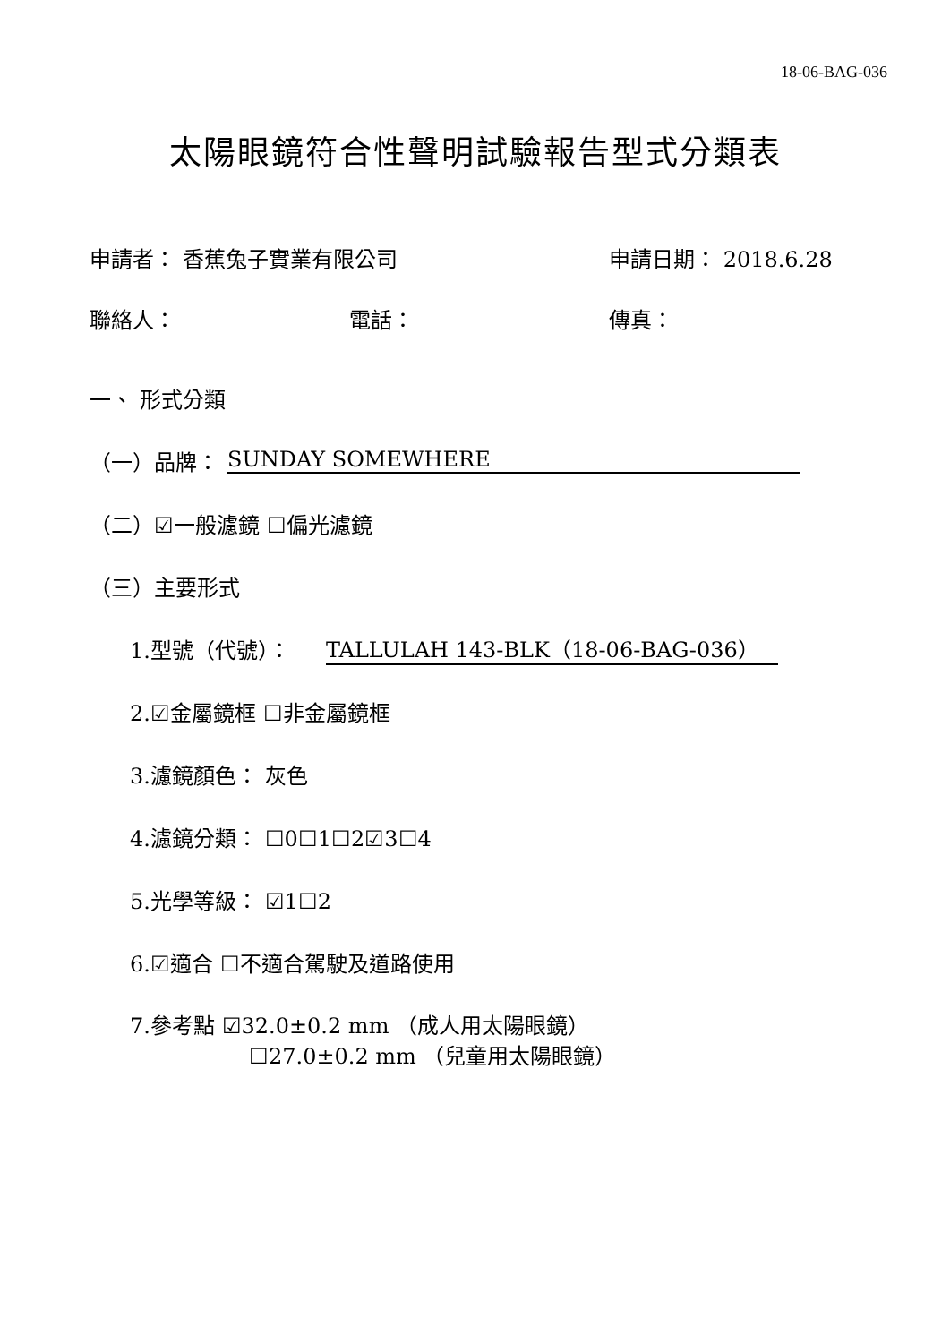18-06-BAG-036
太陽眼鏡符合性聲明試驗報告型式分類表
申請者： 香蕉兔子實業有限公司 申請日期： 2018.6.28
聯絡人： 電話： 傳真：
一、 形式分類
（一）品牌： SUNDAY SOMEWHERE
（二）☑一般濾鏡 ☐偏光濾鏡
（三）主要形式
1.型號（代號）： TALLULAH 143-BLK（18-06-BAG-036）
2.☑金屬鏡框 ☐非金屬鏡框
3.濾鏡顏色： 灰色
4.濾鏡分類： ☐0☐1☐2☑3☐4
5.光學等級： ☑1☐2
6.☑適合 ☐不適合駕駛及道路使用
7.參考點 ☑32.0±0.2 mm （成人用太陽眼鏡）
☐27.0±0.2 mm （兒童用太陽眼鏡）